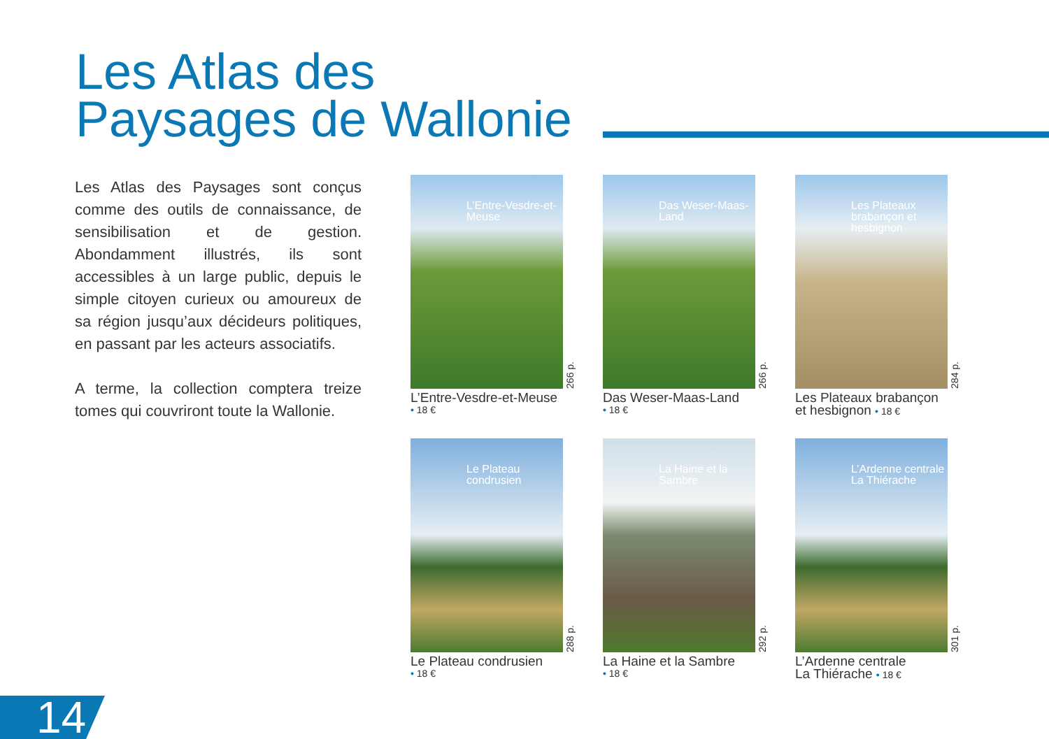Les Atlas des
Paysages de Wallonie
Les Atlas des Paysages sont conçus comme des outils de connaissance, de sensibilisation et de gestion. Abondamment illustrés, ils sont accessibles à un large public, depuis le simple citoyen curieux ou amoureux de sa région jusqu’aux décideurs politiques, en passant par les acteurs associatifs.
A terme, la collection comptera treize tomes qui couvriront toute la Wallonie.
L’Entre-Vesdre-et-Meuse
266 p.
L’Entre-Vesdre-et-Meuse
• 18 €
Das Weser-Maas-Land
266 p.
Das Weser-Maas-Land
• 18 €
Les Plateaux brabançon et hesbignon
284 p.
Les Plateaux brabançon
et hesbignon • 18 €
Le Plateau condrusien
288 p.
Le Plateau condrusien
• 18 €
La Haine et la Sambre
292 p.
La Haine et la Sambre
• 18 €
L’Ardenne centrale La Thiérache
301 p.
L’Ardenne centrale
La Thiérache • 18 €
14